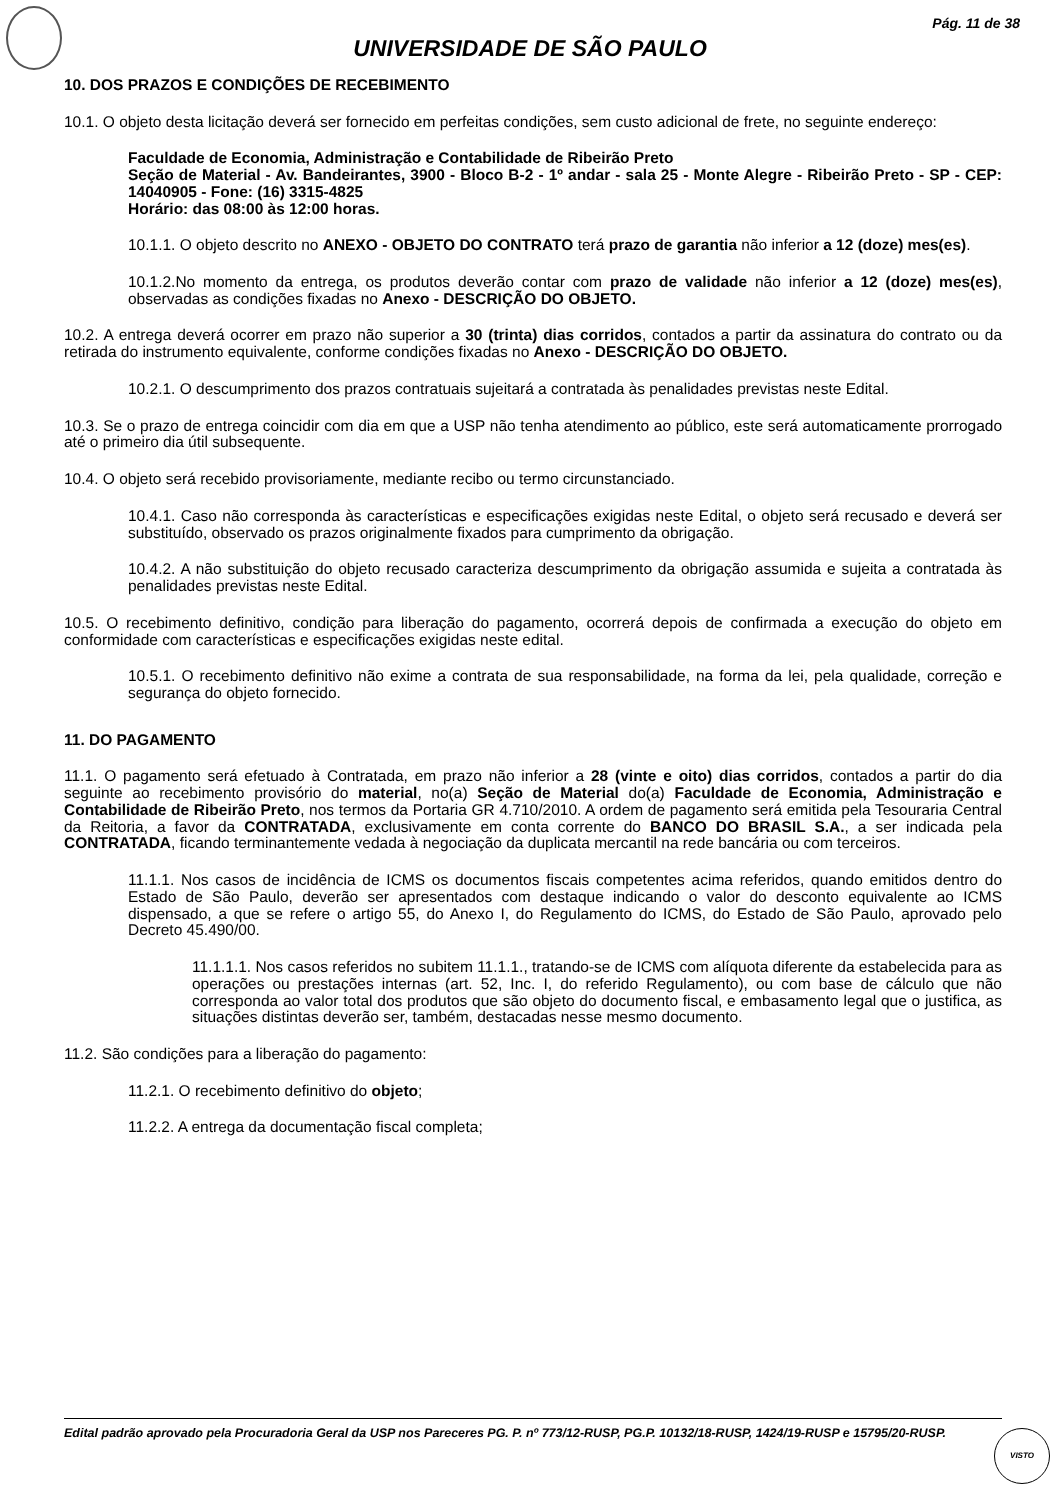Pág. 11 de 38
UNIVERSIDADE DE SÃO PAULO
10. DOS PRAZOS E CONDIÇÕES DE RECEBIMENTO
10.1. O objeto desta licitação deverá ser fornecido em perfeitas condições, sem custo adicional de frete, no seguinte endereço:
Faculdade de Economia, Administração e Contabilidade de Ribeirão Preto
Seção de Material - Av. Bandeirantes, 3900 - Bloco B-2 - 1º andar - sala 25 - Monte Alegre - Ribeirão Preto - SP - CEP: 14040905 - Fone: (16) 3315-4825
Horário: das 08:00 às 12:00 horas.
10.1.1. O objeto descrito no ANEXO - OBJETO DO CONTRATO terá prazo de garantia não inferior a 12 (doze) mes(es).
10.1.2.No momento da entrega, os produtos deverão contar com prazo de validade não inferior a 12 (doze) mes(es), observadas as condições fixadas no Anexo - DESCRIÇÃO DO OBJETO.
10.2. A entrega deverá ocorrer em prazo não superior a 30 (trinta) dias corridos, contados a partir da assinatura do contrato ou da retirada do instrumento equivalente, conforme condições fixadas no Anexo - DESCRIÇÃO DO OBJETO.
10.2.1. O descumprimento dos prazos contratuais sujeitará a contratada às penalidades previstas neste Edital.
10.3. Se o prazo de entrega coincidir com dia em que a USP não tenha atendimento ao público, este será automaticamente prorrogado até o primeiro dia útil subsequente.
10.4. O objeto será recebido provisoriamente, mediante recibo ou termo circunstanciado.
10.4.1. Caso não corresponda às características e especificações exigidas neste Edital, o objeto será recusado e deverá ser substituído, observado os prazos originalmente fixados para cumprimento da obrigação.
10.4.2. A não substituição do objeto recusado caracteriza descumprimento da obrigação assumida e sujeita a contratada às penalidades previstas neste Edital.
10.5. O recebimento definitivo, condição para liberação do pagamento, ocorrerá depois de confirmada a execução do objeto em conformidade com características e especificações exigidas neste edital.
10.5.1. O recebimento definitivo não exime a contrata de sua responsabilidade, na forma da lei, pela qualidade, correção e segurança do objeto fornecido.
11. DO PAGAMENTO
11.1. O pagamento será efetuado à Contratada, em prazo não inferior a 28 (vinte e oito) dias corridos, contados a partir do dia seguinte ao recebimento provisório do material, no(a) Seção de Material do(a) Faculdade de Economia, Administração e Contabilidade de Ribeirão Preto, nos termos da Portaria GR 4.710/2010. A ordem de pagamento será emitida pela Tesouraria Central da Reitoria, a favor da CONTRATADA, exclusivamente em conta corrente do BANCO DO BRASIL S.A., a ser indicada pela CONTRATADA, ficando terminantemente vedada à negociação da duplicata mercantil na rede bancária ou com terceiros.
11.1.1. Nos casos de incidência de ICMS os documentos fiscais competentes acima referidos, quando emitidos dentro do Estado de São Paulo, deverão ser apresentados com destaque indicando o valor do desconto equivalente ao ICMS dispensado, a que se refere o artigo 55, do Anexo I, do Regulamento do ICMS, do Estado de São Paulo, aprovado pelo Decreto 45.490/00.
11.1.1.1. Nos casos referidos no subitem 11.1.1., tratando-se de ICMS com alíquota diferente da estabelecida para as operações ou prestações internas (art. 52, Inc. I, do referido Regulamento), ou com base de cálculo que não corresponda ao valor total dos produtos que são objeto do documento fiscal, e embasamento legal que o justifica, as situações distintas deverão ser, também, destacadas nesse mesmo documento.
11.2. São condições para a liberação do pagamento:
11.2.1. O recebimento definitivo do objeto;
11.2.2. A entrega da documentação fiscal completa;
Edital padrão aprovado pela Procuradoria Geral da USP nos Pareceres PG. P. nº 773/12-RUSP, PG.P. 10132/18-RUSP, 1424/19-RUSP e 15795/20-RUSP.
VISTO